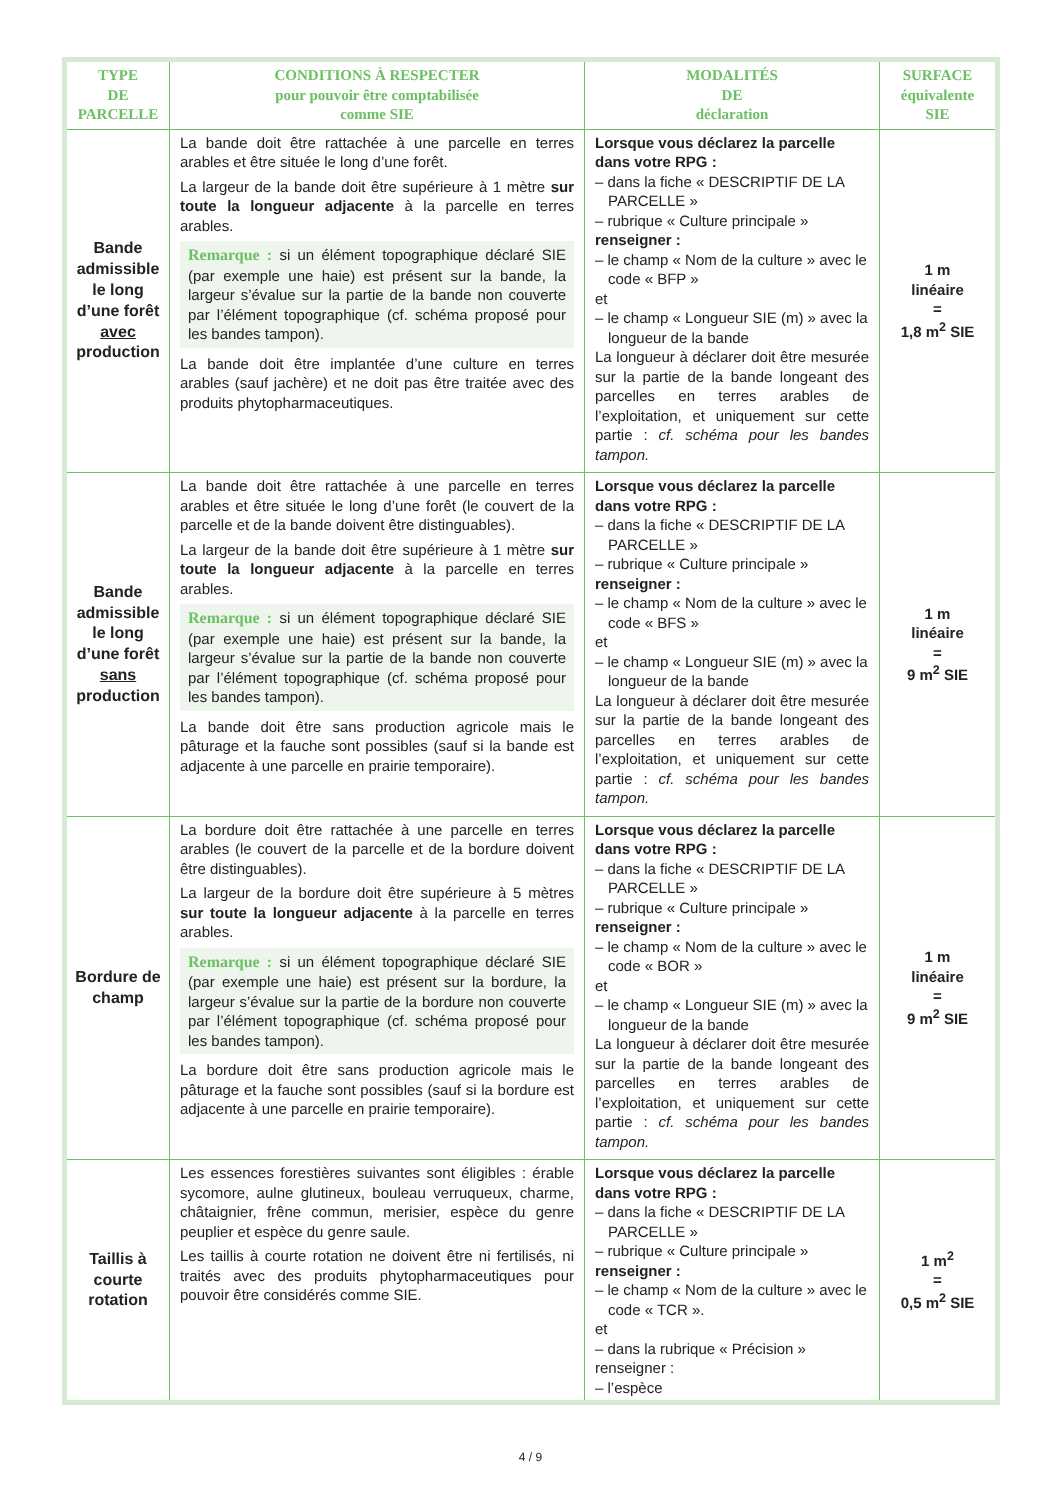| TYPE DE PARCELLE | CONDITIONS À RESPECTER pour pouvoir être comptabilisée comme SIE | MODALITÉS DE déclaration | SURFACE équivalente SIE |
| --- | --- | --- | --- |
| Bande admissible le long d’une forêt avec production | La bande doit être rattachée à une parcelle en terres arables et être située le long d’une forêt. La largeur de la bande doit être supérieure à 1 mètre sur toute la longueur adjacente à la parcelle en terres arables. Remarque : si un élément topographique déclaré SIE (par exemple une haie) est présent sur la bande, la largeur s’évalue sur la partie de la bande non couverte par l’élément topographique (cf. schéma proposé pour les bandes tampon). La bande doit être implantée d’une culture en terres arables (sauf jachère) et ne doit pas être traitée avec des produits phytopharmaceutiques. | Lorsque vous déclarez la parcelle dans votre RPG : – dans la fiche « DESCRIPTIF DE LA PARCELLE » – rubrique « Culture principale » renseigner : – le champ « Nom de la culture » avec le code « BFP » et – le champ « Longueur SIE (m) » avec la longueur de la bande La longueur à déclarer doit être mesurée sur la partie de la bande longeant des parcelles en terres arables de l’exploitation, et uniquement sur cette partie : cf. schéma pour les bandes tampon. | 1 m linéaire = 1,8 m<sup>2</sup> SIE |
| Bande admissible le long d’une forêt sans production | La bande doit être rattachée à une parcelle en terres arables et être située le long d’une forêt (le couvert de la parcelle et de la bande doivent être distinguables). La largeur de la bande doit être supérieure à 1 mètre sur toute la longueur adjacente à la parcelle en terres arables. Remarque : si un élément topographique déclaré SIE (par exemple une haie) est présent sur la bande, la largeur s’évalue sur la partie de la bande non couverte par l’élément topographique (cf. schéma proposé pour les bandes tampon). La bande doit être sans production agricole mais le pâturage et la fauche sont possibles (sauf si la bande est adjacente à une parcelle en prairie temporaire). | Lorsque vous déclarez la parcelle dans votre RPG : – dans la fiche « DESCRIPTIF DE LA PARCELLE » – rubrique « Culture principale » renseigner : – le champ « Nom de la culture » avec le code « BFS » et – le champ « Longueur SIE (m) » avec la longueur de la bande La longueur à déclarer doit être mesurée sur la partie de la bande longeant des parcelles en terres arables de l’exploitation, et uniquement sur cette partie : cf. schéma pour les bandes tampon. | 1 m linéaire = 9 m<sup>2</sup> SIE |
| Bordure de champ | La bordure doit être rattachée à une parcelle en terres arables (le couvert de la parcelle et de la bordure doivent être distinguables). La largeur de la bordure doit être supérieure à 5 mètres sur toute la longueur adjacente à la parcelle en terres arables. Remarque : si un élément topographique déclaré SIE (par exemple une haie) est présent sur la bordure, la largeur s’évalue sur la partie de la bordure non couverte par l’élément topographique (cf. schéma proposé pour les bandes tampon). La bordure doit être sans production agricole mais le pâturage et la fauche sont possibles (sauf si la bordure est adjacente à une parcelle en prairie temporaire). | Lorsque vous déclarez la parcelle dans votre RPG : – dans la fiche « DESCRIPTIF DE LA PARCELLE » – rubrique « Culture principale » renseigner : – le champ « Nom de la culture » avec le code « BOR » et – le champ « Longueur SIE (m) » avec la longueur de la bande La longueur à déclarer doit être mesurée sur la partie de la bande longeant des parcelles en terres arables de l’exploitation, et uniquement sur cette partie : cf. schéma pour les bandes tampon. | 1 m linéaire = 9 m<sup>2</sup> SIE |
| Taillis à courte rotation | Les essences forestières suivantes sont éligibles : érable sycomore, aulne glutineux, bouleau verruqueux, charme, châtaignier, frêne commun, merisier, espèce du genre peuplier et espèce du genre saule. Les taillis à courte rotation ne doivent être ni fertilisés, ni traités avec des produits phytopharmaceutiques pour pouvoir être considérés comme SIE. | Lorsque vous déclarez la parcelle dans votre RPG : – dans la fiche « DESCRIPTIF DE LA PARCELLE » – rubrique « Culture principale » renseigner : – le champ « Nom de la culture » avec le code « TCR ». et – dans la rubrique « Précision » renseigner : – l’espèce | 1 m<sup>2</sup> = 0,5 m<sup>2</sup> SIE |
4 / 9